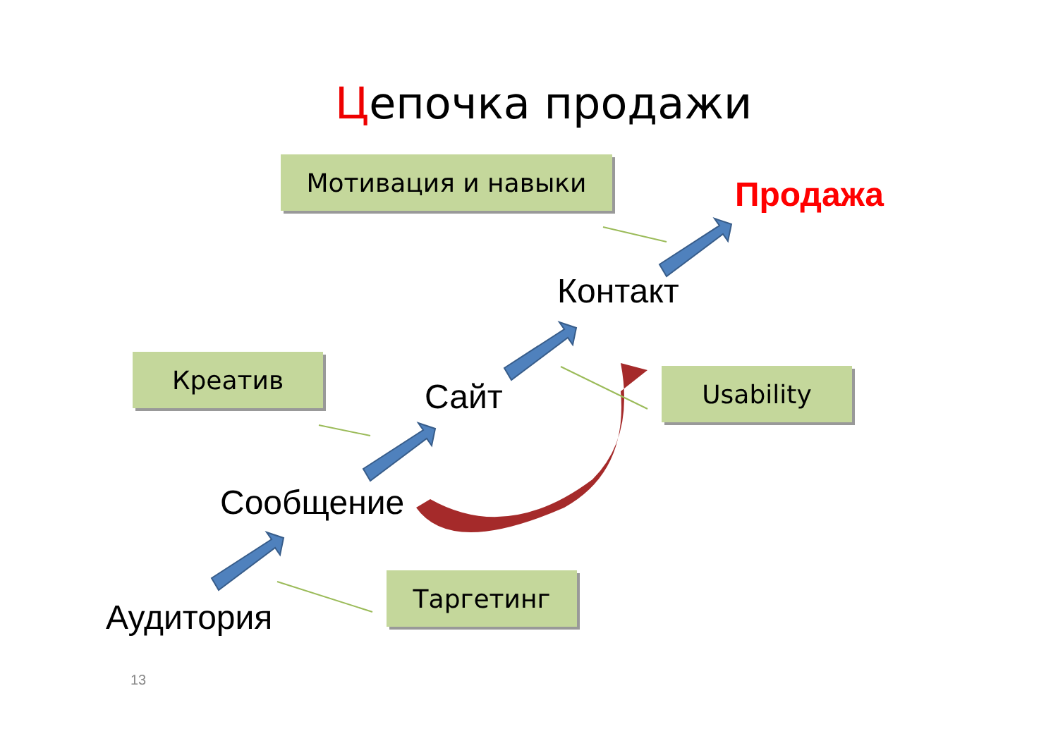Цепочка продажи
Мотивация и навыки
Продажа
Контакт
Креатив Usability
Сайт
Сообщение
Таргетинг
Аудитория
13